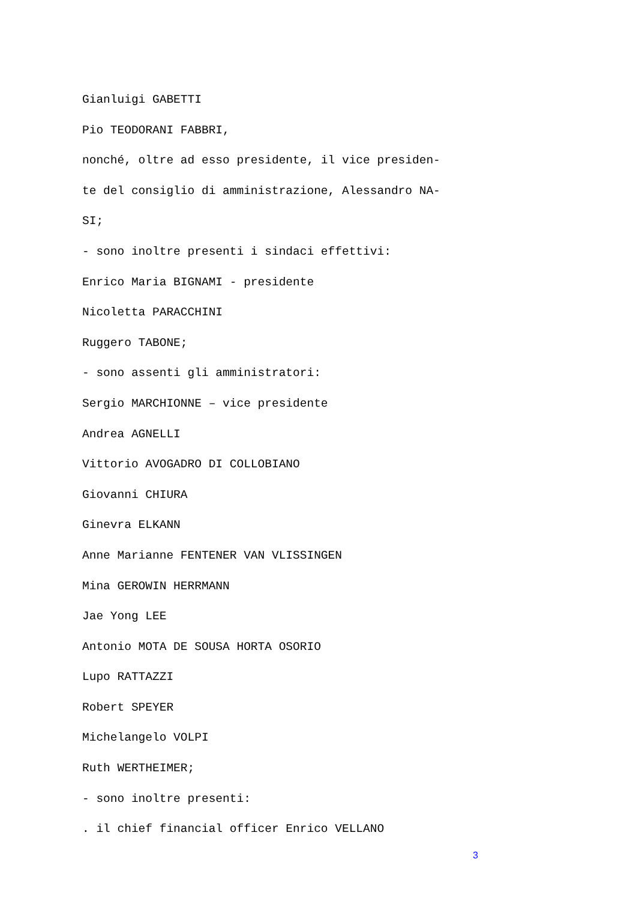Gianluigi GABETTI
Pio TEODORANI FABBRI,
nonché, oltre ad esso presidente, il vice presiden-
te del consiglio di amministrazione, Alessandro NA-
SI;
- sono inoltre presenti i sindaci effettivi:
Enrico Maria BIGNAMI - presidente
Nicoletta PARACCHINI
Ruggero TABONE;
- sono assenti gli amministratori:
Sergio MARCHIONNE – vice presidente
Andrea AGNELLI
Vittorio AVOGADRO DI COLLOBIANO
Giovanni CHIURA
Ginevra ELKANN
Anne Marianne FENTENER VAN VLISSINGEN
Mina GEROWIN HERRMANN
Jae Yong LEE
Antonio MOTA DE SOUSA HORTA OSORIO
Lupo RATTAZZI
Robert SPEYER
Michelangelo VOLPI
Ruth WERTHEIMER;
- sono inoltre presenti:
. il chief financial officer Enrico VELLANO
3